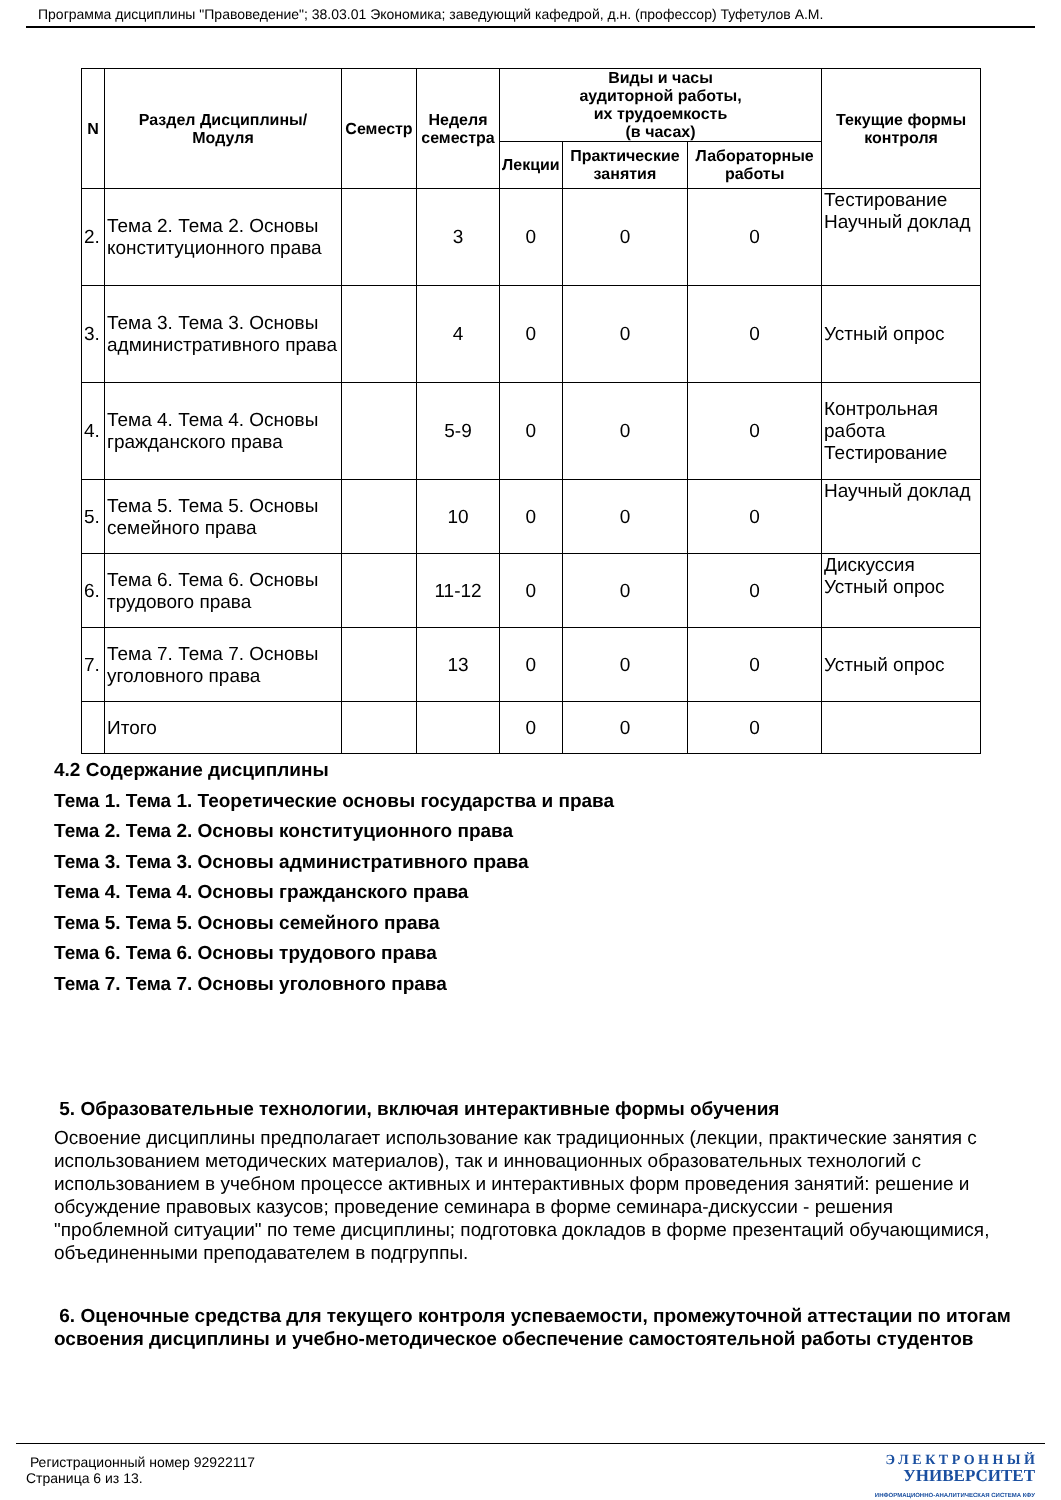Программа дисциплины "Правоведение"; 38.03.01 Экономика; заведующий кафедрой, д.н. (профессор) Туфетулов А.М.
| N | Раздел Дисциплины/ Модуля | Семестр | Неделя семестра | Виды и часы аудиторной работы, их трудоемкость (в часах) | | | Текущие формы контроля |
| --- | --- | --- | --- | --- | --- | --- | --- |
| | | | | Лекции | Практические занятия | Лабораторные работы | |
| 2. | Тема 2. Тема 2. Основы конституционного права | | 3 | 0 | 0 | 0 | Тестирование Научный доклад |
| 3. | Тема 3. Тема 3. Основы административного права | | 4 | 0 | 0 | 0 | Устный опрос |
| 4. | Тема 4. Тема 4. Основы гражданского права | | 5-9 | 0 | 0 | 0 | Контрольная работа Тестирование |
| 5. | Тема 5. Тема 5. Основы семейного права | | 10 | 0 | 0 | 0 | Научный доклад |
| 6. | Тема 6. Тема 6. Основы трудового права | | 11-12 | 0 | 0 | 0 | Дискуссия Устный опрос |
| 7. | Тема 7. Тема 7. Основы уголовного права | | 13 | 0 | 0 | 0 | Устный опрос |
| | Итого | | | 0 | 0 | 0 | |
4.2 Содержание дисциплины
Тема 1. Тема 1. Теоретические основы государства и права
Тема 2. Тема 2. Основы конституционного права
Тема 3. Тема 3. Основы административного права
Тема 4. Тема 4. Основы гражданского права
Тема 5. Тема 5. Основы семейного права
Тема 6. Тема 6. Основы трудового права
Тема 7. Тема 7. Основы уголовного права
5. Образовательные технологии, включая интерактивные формы обучения
Освоение дисциплины предполагает использование как традиционных (лекции, практические занятия с использованием методических материалов), так и инновационных образовательных технологий с использованием в учебном процессе активных и интерактивных форм проведения занятий: решение и обсуждение правовых казусов; проведение семинара в форме семинара-дискуссии - решения "проблемной ситуации" по теме дисциплины; подготовка докладов в форме презентаций обучающимися, объединенными преподавателем в подгруппы.
6. Оценочные средства для текущего контроля успеваемости, промежуточной аттестации по итогам освоения дисциплины и учебно-методическое обеспечение самостоятельной работы студентов
Регистрационный номер 92922117
Страница 6 из 13.
Э Л Е К Т Р О Н Н Ы Й
УНИВЕРСИТЕТ
ИНФОРМАЦИОННО-АНАЛИТИЧЕСКАЯ СИСТЕМА КФУ